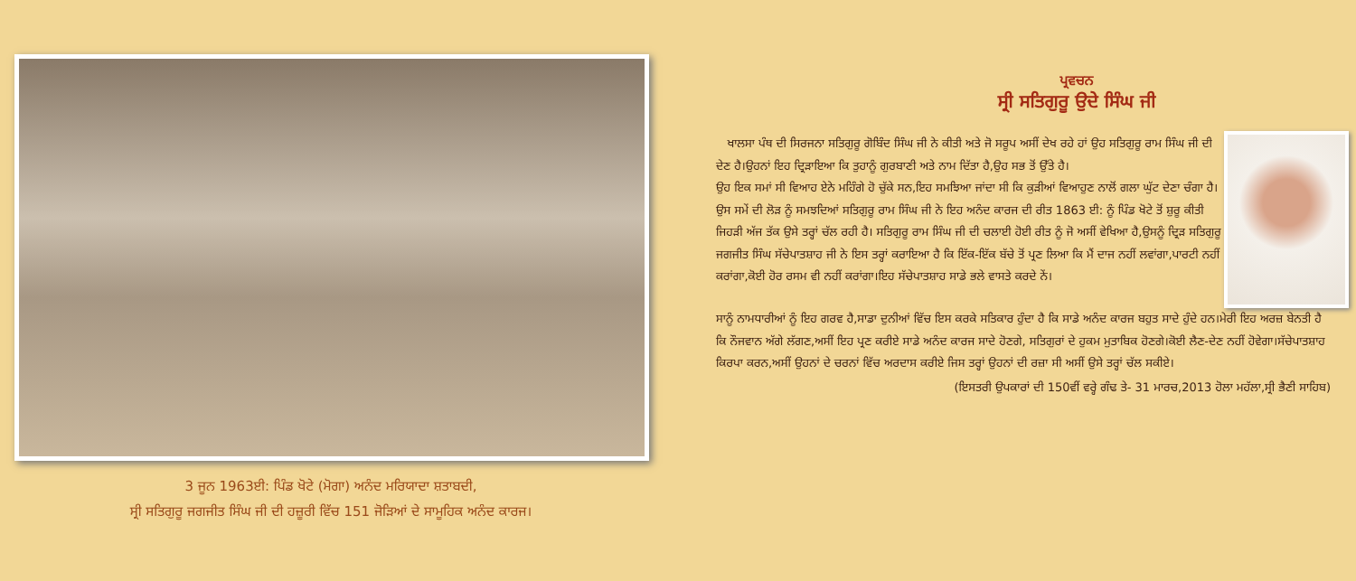3 ਜੂਨ 1963ਈ: ਪਿੰਡ ਖੋਟੇ (ਮੋਗਾ) ਅਨੰਦ ਮਰਿਯਾਦਾ ਸ਼ਤਾਬਦੀ,
ਸ੍ਰੀ ਸਤਿਗੁਰੂ ਜਗਜੀਤ ਸਿੰਘ ਜੀ ਦੀ ਹਜ਼ੂਰੀ ਵਿੱਚ 151 ਜੋੜਿਆਂ ਦੇ ਸਾਮੂਹਿਕ ਅਨੰਦ ਕਾਰਜ।
ਪ੍ਰਵਚਨ
ਸ੍ਰੀ ਸਤਿਗੁਰੂ ਉਦੇ ਸਿੰਘ ਜੀ
ਖਾਲਸਾ ਪੰਥ ਦੀ ਸਿਰਜਨਾ ਸਤਿਗੁਰੂ ਗੋਬਿੰਦ ਸਿੰਘ ਜੀ ਨੇ ਕੀਤੀ ਅਤੇ ਜੋ ਸਰੂਪ ਅਸੀਂ ਦੇਖ ਰਹੇ ਹਾਂ ਉਹ ਸਤਿਗੁਰੂ ਰਾਮ ਸਿੰਘ ਜੀ ਦੀ ਦੇਣ ਹੈ।ਉਹਨਾਂ ਇਹ ਦ੍ਰਿੜਾਇਆ ਕਿ ਤੁਹਾਨੂੰ ਗੁਰਬਾਣੀ ਅਤੇ ਨਾਮ ਦਿੱਤਾ ਹੈ,ਉਹ ਸਭ ਤੋਂ ਉੱਤੇ ਹੈ।
ਉਹ ਇਕ ਸਮਾਂ ਸੀ ਵਿਆਹ ਏਨੇ ਮਹਿੰਗੇ ਹੋ ਚੁੱਕੇ ਸਨ,ਇਹ ਸਮਝਿਆ ਜਾਂਦਾ ਸੀ ਕਿ ਕੁੜੀਆਂ ਵਿਆਹੁਣ ਨਾਲੋਂ ਗਲਾ ਘੁੱਟ ਦੇਣਾ ਚੰਗਾ ਹੈ।ਉਸ ਸਮੇਂ ਦੀ ਲੋੜ ਨੂੰ ਸਮਝਦਿਆਂ ਸਤਿਗੁਰੂ ਰਾਮ ਸਿੰਘ ਜੀ ਨੇ ਇਹ ਅਨੰਦ ਕਾਰਜ ਦੀ ਰੀਤ 1863 ਈ: ਨੂੰ ਪਿੰਡ ਖੋਟੇ ਤੋਂ ਸ਼ੁਰੂ ਕੀਤੀ ਜਿਹੜੀ ਅੱਜ ਤੱਕ ਉਸੇ ਤਰ੍ਹਾਂ ਚੱਲ ਰਹੀ ਹੈ। ਸਤਿਗੁਰੂ ਰਾਮ ਸਿੰਘ ਜੀ ਦੀ ਚਲਾਈ ਹੋਈ ਰੀਤ ਨੂੰ ਜੋ ਅਸੀਂ ਵੇਖਿਆ ਹੈ,ਉਸਨੂੰ ਦ੍ਰਿੜ ਸਤਿਗੁਰੂ ਜਗਜੀਤ ਸਿੰਘ ਸੱਚੇਪਾਤਸ਼ਾਹ ਜੀ ਨੇ ਇਸ ਤਰ੍ਹਾਂ ਕਰਾਇਆ ਹੈ ਕਿ ਇੱਕ-ਇੱਕ ਬੱਚੇ ਤੋਂ ਪ੍ਰਣ ਲਿਆ ਕਿ ਮੈਂ ਦਾਜ ਨਹੀਂ ਲਵਾਂਗਾ,ਪਾਰਟੀ ਨਹੀਂ ਕਰਾਂਗਾ,ਕੋਈ ਹੋਰ ਰਸਮ ਵੀ ਨਹੀਂ ਕਰਾਂਗਾ।ਇਹ ਸੱਚੇਪਾਤਸ਼ਾਹ ਸਾਡੇ ਭਲੇ ਵਾਸਤੇ ਕਰਦੇ ਨੇਂ।
ਸਾਨੂੰ ਨਾਮਧਾਰੀਆਂ ਨੂੰ ਇਹ ਗਰਵ ਹੈ,ਸਾਡਾ ਦੁਨੀਆਂ ਵਿੱਚ ਇਸ ਕਰਕੇ ਸਤਿਕਾਰ ਹੁੰਦਾ ਹੈ ਕਿ ਸਾਡੇ ਅਨੰਦ ਕਾਰਜ ਬਹੁਤ ਸਾਦੇ ਹੁੰਦੇ ਹਨ।ਮੇਰੀ ਇਹ ਅਰਜ਼ ਬੇਨਤੀ ਹੈ ਕਿ ਨੌਜਵਾਨ ਅੱਗੇ ਲੱਗਣ,ਅਸੀਂ ਇਹ ਪ੍ਰਣ ਕਰੀਏ ਸਾਡੇ ਅਨੰਦ ਕਾਰਜ ਸਾਦੇ ਹੋਣਗੇ, ਸਤਿਗੁਰਾਂ ਦੇ ਹੁਕਮ ਮੁਤਾਬਿਕ ਹੋਣਗੇ।ਕੋਈ ਲੈਣ-ਦੇਣ ਨਹੀਂ ਹੋਵੇਗਾ।ਸੱਚੇਪਾਤਸ਼ਾਹ ਕਿਰਪਾ ਕਰਨ,ਅਸੀਂ ਉਹਨਾਂ ਦੇ ਚਰਨਾਂ ਵਿੱਚ ਅਰਦਾਸ ਕਰੀਏ ਜਿਸ ਤਰ੍ਹਾਂ ਉਹਨਾਂ ਦੀ ਰਜ਼ਾ ਸੀ ਅਸੀਂ ਉਸੇ ਤਰ੍ਹਾਂ ਚੱਲ ਸਕੀਏ।
(ਇਸਤਰੀ ਉਪਕਾਰਾਂ ਦੀ 150ਵੀਂ ਵਰ੍ਹੇ ਗੰਢ ਤੇ- 31 ਮਾਰਚ,2013 ਹੋਲਾ ਮਹੱਲਾ,ਸ੍ਰੀ ਭੈਣੀ ਸਾਹਿਬ)